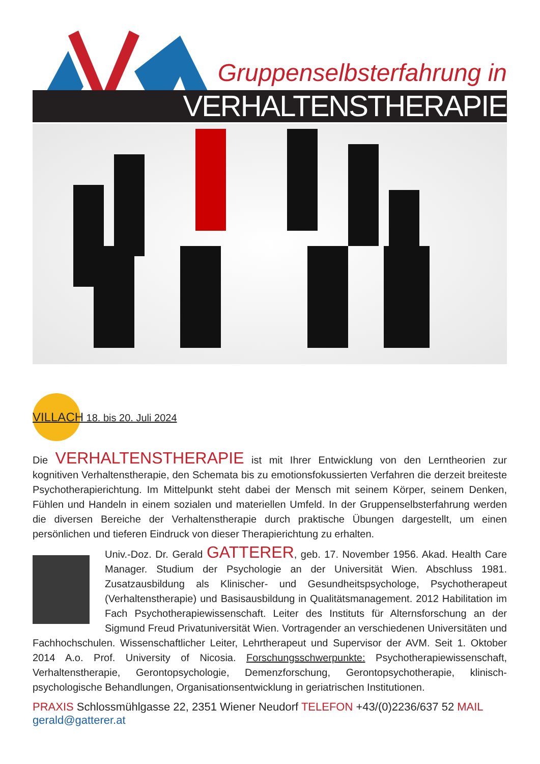Gruppenselbsterfahrung in
VERHALTENSTHERAPIE
VILLACH 18. bis 20. Juli 2024
Die VERHALTENSTHERAPIE ist mit Ihrer Entwicklung von den Lerntheorien zur kognitiven Verhaltenstherapie, den Schemata bis zu emotionsfokussierten Verfahren die derzeit breiteste Psychotherapierichtung. Im Mittelpunkt steht dabei der Mensch mit seinem Körper, seinem Denken, Fühlen und Handeln in einem sozialen und materiellen Umfeld. In der Gruppenselbsterfahrung werden die diversen Bereiche der Verhaltenstherapie durch praktische Übungen dargestellt, um einen persönlichen und tieferen Eindruck von dieser Therapierichtung zu erhalten.
Univ.-Doz. Dr. Gerald GATTERER, geb. 17. November 1956. Akad. Health Care Manager. Studium der Psychologie an der Universität Wien. Abschluss 1981. Zusatzausbildung als Klinischer- und Gesundheitspsychologe, Psychotherapeut (Verhaltenstherapie) und Basisausbildung in Qualitätsmanagement. 2012 Habilitation im Fach Psychotherapiewissenschaft. Leiter des Instituts für Alternsforschung an der Sigmund Freud Privatuniversität Wien. Vortragender an verschiedenen Universitäten und Fachhochschulen. Wissenschaftlicher Leiter, Lehrtherapeut und Supervisor der AVM. Seit 1. Oktober 2014 A.o. Prof. University of Nicosia. Forschungsschwerpunkte: Psychotherapiewissenschaft, Verhaltenstherapie, Gerontopsychologie, Demenzforschung, Gerontopsychotherapie, klinisch-psychologische Behandlungen, Organisationsentwicklung in geriatrischen Institutionen.
PRAXIS Schlossmühlgasse 22, 2351 Wiener Neudorf TELEFON +43/(0)2236/637 52 MAIL gerald@gatterer.at